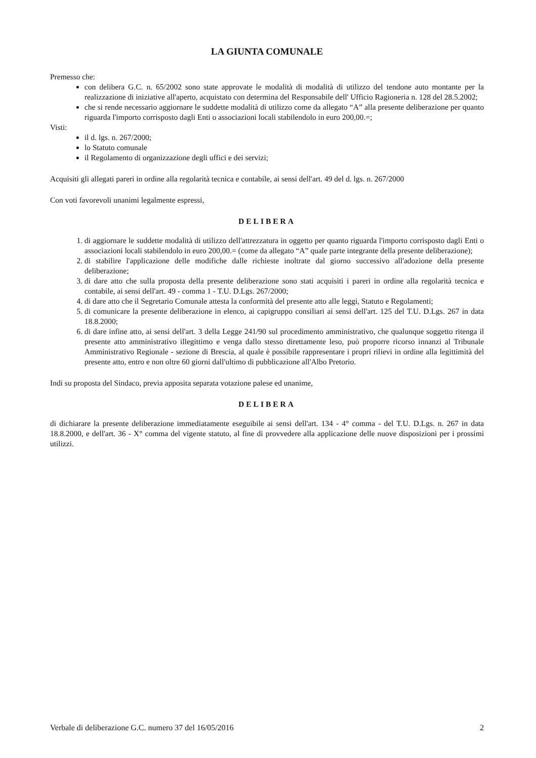LA GIUNTA COMUNALE
Premesso che:
con delibera G.C. n. 65/2002 sono state approvate le modalità di modalità di utilizzo del tendone auto montante per la realizzazione di iniziative all'aperto, acquistato con determina del Responsabile dell' Ufficio Ragioneria n. 128 del 28.5.2002;
che si rende necessario aggiornare le suddette modalità di utilizzo come da allegato “A” alla presente deliberazione per quanto riguarda l'importo corrisposto dagli Enti o associazioni locali stabilendolo in euro 200,00.=;
Visti:
il d. lgs. n. 267/2000;
lo Statuto comunale
il Regolamento di organizzazione degli uffici e dei servizi;
Acquisiti gli allegati pareri in ordine alla regolarità tecnica e contabile, ai sensi dell'art. 49 del d. lgs. n. 267/2000
Con voti favorevoli unanimi legalmente espressi,
DELIBERA
1. di aggiornare le suddette modalità di utilizzo dell'attrezzatura in oggetto per quanto riguarda l'importo corrisposto dagli Enti o associazioni locali stabilendolo in euro 200,00.= (come da allegato “A” quale parte integrante della presente deliberazione);
2. di stabilire l'applicazione delle modifiche dalle richieste inoltrate dal giorno successivo all'adozione della presente deliberazione;
3. di dare atto che sulla proposta della presente deliberazione sono stati acquisiti i pareri in ordine alla regolarità tecnica e contabile, ai sensi dell'art. 49 - comma 1 - T.U. D.Lgs. 267/2000;
4. di dare atto che il Segretario Comunale attesta la conformità del presente atto alle leggi, Statuto e Regolamenti;
5. di comunicare la presente deliberazione in elenco, ai capigruppo consiliari ai sensi dell'art. 125 del T.U. D.Lgs. 267 in data 18.8.2000;
6. di dare infine atto, ai sensi dell'art. 3 della Legge 241/90 sul procedimento amministrativo, che qualunque soggetto ritenga il presente atto amministrativo illegittimo e venga dallo stesso direttamente leso, può proporre ricorso innanzi al Tribunale Amministrativo Regionale - sezione di Brescia, al quale è possibile rappresentare i propri rilievi in ordine alla legittimità del presente atto, entro e non oltre 60 giorni dall'ultimo di pubblicazione all'Albo Pretorio.
Indi su proposta del Sindaco, previa apposita separata votazione palese ed unanime,
DELIBERA
di dichiarare la presente deliberazione immediatamente eseguibile ai sensi dell'art. 134 - 4° comma - del T.U. D.Lgs. n. 267 in data 18.8.2000, e dell'art. 36 - X° comma del vigente statuto, al fine di provvedere alla applicazione delle nuove disposizioni per i prossimi utilizzi.
Verbale di deliberazione G.C. numero 37 del 16/05/2016 2